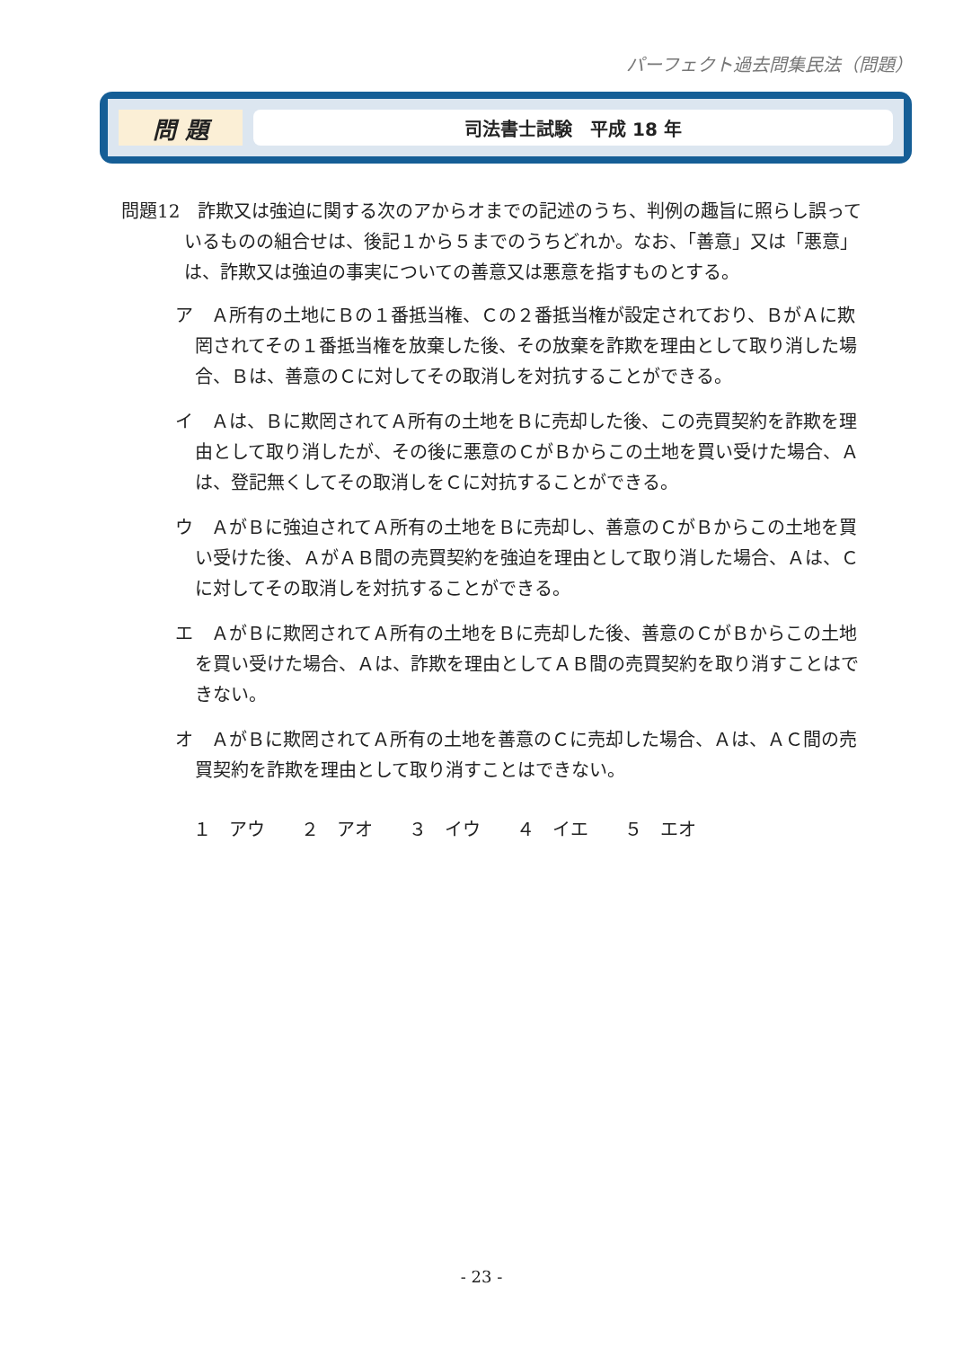パーフェクト過去問集民法（問題）
問 題
司法書士試験　平成 18 年
問題12　詐欺又は強迫に関する次のアからオまでの記述のうち、判例の趣旨に照らし誤っているものの組合せは、後記１から５までのうちどれか。なお、「善意」又は「悪意」は、詐欺又は強迫の事実についての善意又は悪意を指すものとする。
ア　Ａ所有の土地にＢの１番抵当権、Ｃの２番抵当権が設定されており、ＢがＡに欺罔されてその１番抵当権を放棄した後、その放棄を詐欺を理由として取り消した場合、Ｂは、善意のＣに対してその取消しを対抗することができる。
イ　Ａは、Ｂに欺罔されてＡ所有の土地をＢに売却した後、この売買契約を詐欺を理由として取り消したが、その後に悪意のＣがＢからこの土地を買い受けた場合、Ａは、登記無くしてその取消しをＣに対抗することができる。
ウ　ＡがＢに強迫されてＡ所有の土地をＢに売却し、善意のＣがＢからこの土地を買い受けた後、ＡがＡＢ間の売買契約を強迫を理由として取り消した場合、Ａは、Ｃに対してその取消しを対抗することができる。
エ　ＡがＢに欺罔されてＡ所有の土地をＢに売却した後、善意のＣがＢからこの土地を買い受けた場合、Ａは、詐欺を理由としてＡＢ間の売買契約を取り消すことはできない。
オ　ＡがＢに欺罔されてＡ所有の土地を善意のＣに売却した場合、Ａは、ＡＣ間の売買契約を詐欺を理由として取り消すことはできない。
１　アウ　　２　アオ　　３　イウ　　４　イエ　　５　エオ
- 23 -